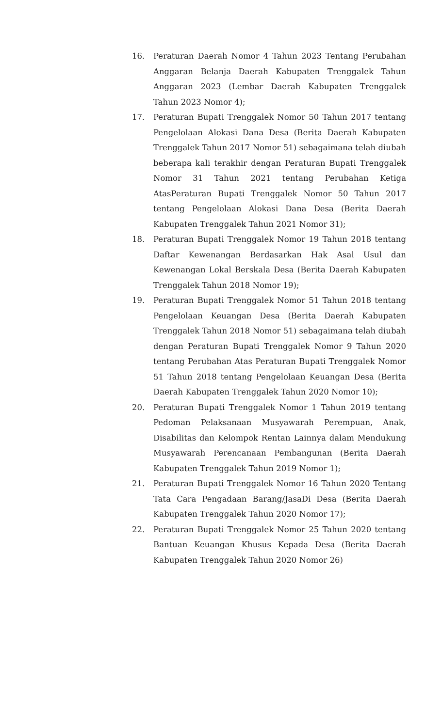16. Peraturan Daerah Nomor 4 Tahun 2023 Tentang Perubahan Anggaran Belanja Daerah Kabupaten Trenggalek Tahun Anggaran 2023 (Lembar Daerah Kabupaten Trenggalek Tahun 2023 Nomor 4);
17. Peraturan Bupati Trenggalek Nomor 50 Tahun 2017 tentang Pengelolaan Alokasi Dana Desa (Berita Daerah Kabupaten Trenggalek Tahun 2017 Nomor 51) sebagaimana telah diubah beberapa kali terakhir dengan Peraturan Bupati Trenggalek Nomor 31 Tahun 2021 tentang Perubahan Ketiga AtasPeraturan Bupati Trenggalek Nomor 50 Tahun 2017 tentang Pengelolaan Alokasi Dana Desa (Berita Daerah Kabupaten Trenggalek Tahun 2021 Nomor 31);
18. Peraturan Bupati Trenggalek Nomor 19 Tahun 2018 tentang Daftar Kewenangan Berdasarkan Hak Asal Usul dan Kewenangan Lokal Berskala Desa (Berita Daerah Kabupaten Trenggalek Tahun 2018 Nomor 19);
19. Peraturan Bupati Trenggalek Nomor 51 Tahun 2018 tentang Pengelolaan Keuangan Desa (Berita Daerah Kabupaten Trenggalek Tahun 2018 Nomor 51) sebagaimana telah diubah dengan Peraturan Bupati Trenggalek Nomor 9 Tahun 2020 tentang Perubahan Atas Peraturan Bupati Trenggalek Nomor 51 Tahun 2018 tentang Pengelolaan Keuangan Desa (Berita Daerah Kabupaten Trenggalek Tahun 2020 Nomor 10);
20. Peraturan Bupati Trenggalek Nomor 1 Tahun 2019 tentang Pedoman Pelaksanaan Musyawarah Perempuan, Anak, Disabilitas dan Kelompok Rentan Lainnya dalam Mendukung Musyawarah Perencanaan Pembangunan (Berita Daerah Kabupaten Trenggalek Tahun 2019 Nomor 1);
21. Peraturan Bupati Trenggalek Nomor 16 Tahun 2020 Tentang Tata Cara Pengadaan Barang/JasaDi Desa (Berita Daerah Kabupaten Trenggalek Tahun 2020 Nomor 17);
22. Peraturan Bupati Trenggalek Nomor 25 Tahun 2020 tentang Bantuan Keuangan Khusus Kepada Desa (Berita Daerah Kabupaten Trenggalek Tahun 2020 Nomor 26)